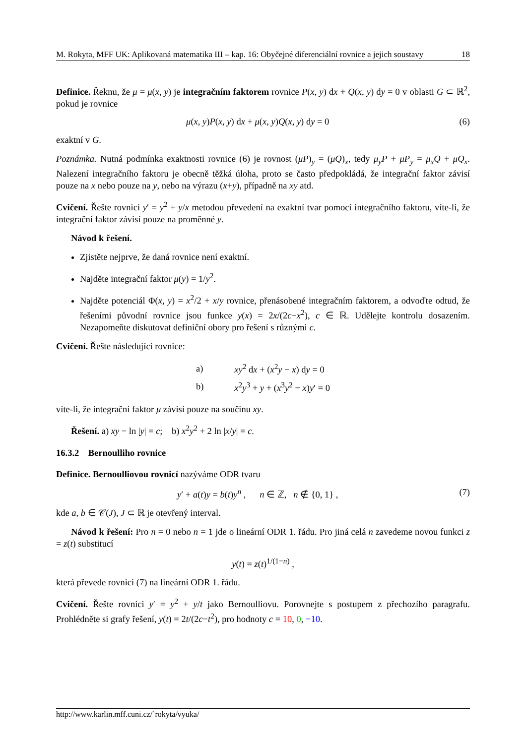M. Rokyta, MFF UK: Aplikovaná matematika III – kap. 16: Obyčejné diferenciální rovnice a jejich soustavy 18
Definice. Řeknu, že μ = μ(x, y) je integračním faktorem rovnice P(x, y) dx + Q(x, y) dy = 0 v oblasti G ⊂ ℝ<sup>2</sup>, pokud je rovnice
μ(x, y)P(x, y) dx + μ(x, y)Q(x, y) dy = 0 (6)
exaktní v G.
Poznámka. Nutná podmínka exaktnosti rovnice (6) je rovnost (μP)<sub>y</sub> = (μQ)<sub>x</sub>, tedy μ<sub>y</sub>P + μP<sub>y</sub> = μ<sub>x</sub>Q + μQ<sub>x</sub>. Nalezení integračního faktoru je obecně těžká úloha, proto se často předpokládá, že integrační faktor závisí pouze na x nebo pouze na y, nebo na výrazu (x+y), případně na xy atd.
Cvičení. Řešte rovnici y′ = y<sup>2</sup> + y/x metodou převedení na exaktní tvar pomocí integračního faktoru, víte-li, že integrační faktor závisí pouze na proměnné y.
Návod k řešení.
Zjistěte nejprve, že daná rovnice není exaktní.
Najděte integrační faktor μ(y) = 1/y<sup>2</sup>.
Najděte potenciál Φ(x, y) = x<sup>2</sup>/2 + x/y rovnice, přenásobené integračním faktorem, a odvoďte odtud, že řešeními původní rovnice jsou funkce y(x) = 2x/(2c−x<sup>2</sup>), c ∈ ℝ. Udělejte kontrolu dosazením. Nezapomeňte diskutovat definiční obory pro řešení s různými c.
Cvičení. Řešte následující rovnice:
| a) | xy<sup>2</sup> d x + ( x<sup>2</sup> y − x ) d y = 0 |
| b) | x<sup>2</sup> y<sup>3</sup> + y + ( x<sup>3</sup> y<sup>2</sup> − x ) y ′ = 0 |
víte-li, že integrační faktor μ závisí pouze na součinu xy.
Řešení. a) xy − ln |y| = c; b) x<sup>2</sup>y<sup>2</sup> + 2 ln |x/y| = c.
16.3.2 Bernoulliho rovnice
Definice. Bernoulliovou rovnicí nazýváme ODR tvaru
y′ + a(t)y = b(t)y<sup>n</sup> , n ∈ ℤ, n ∉ {0, 1} , (7)
kde a, b ∈ 𝒞(J), J ⊂ ℝ je otevřený interval.
Návod k řešení: Pro n = 0 nebo n = 1 jde o lineární ODR 1. řádu. Pro jiná celá n zavedeme novou funkci z = z(t) substitucí
y(t) = z(t)<sup>1/(1−n)</sup> ,
která převede rovnici (7) na lineární ODR 1. řádu.
Cvičení. Řešte rovnici y′ = y<sup>2</sup> + y/t jako Bernoulliovu. Porovnejte s postupem z přechozího paragrafu. Prohlédněte si grafy řešení, y(t) = 2t/(2c−t<sup>2</sup>), pro hodnoty c = 10, 0, −10.
http://www.karlin.mff.cuni.cz/˜rokyta/vyuka/